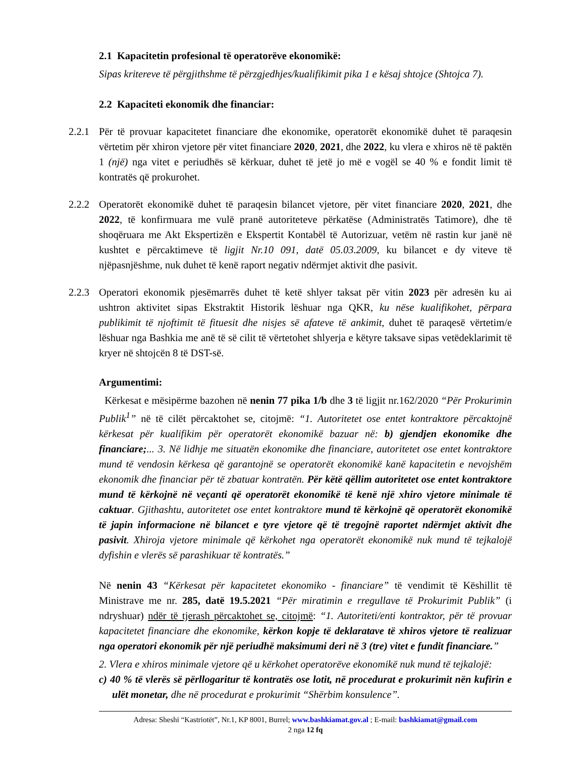2.1 Kapacitetin profesional të operatorëve ekonomikë:
Sipas kritereve të përgjithshme të përzgjedhjes/kualifikimit pika 1 e kësaj shtojce (Shtojca 7).
2.2 Kapaciteti ekonomik dhe financiar:
2.2.1
Për të provuar kapacitetet financiare dhe ekonomike, operatorët ekonomikë duhet të paraqesin vërtetim për xhiron vjetore për vitet financiare 2020, 2021, dhe 2022, ku vlera e xhiros në të paktën 1 (një) nga vitet e periudhës së kërkuar, duhet të jetë jo më e vogël se 40 % e fondit limit të kontratës që prokurohet.
2.2.2
Operatorët ekonomikë duhet të paraqesin bilancet vjetore, për vitet financiare 2020, 2021, dhe 2022, të konfirmuara me vulë pranë autoriteteve përkatëse (Administratës Tatimore), dhe të shoqëruara me Akt Ekspertizën e Ekspertit Kontabël të Autorizuar, vetëm në rastin kur janë në kushtet e përcaktimeve të ligjit Nr.10 091, datë 05.03.2009, ku bilancet e dy viteve të njëpasnjëshme, nuk duhet të kenë raport negativ ndërmjet aktivit dhe pasivit.
2.2.3
Operatori ekonomik pjesëmarrës duhet të ketë shlyer taksat për vitin 2023 për adresën ku ai ushtron aktivitet sipas Ekstraktit Historik lëshuar nga QKR, ku nëse kualifikohet, përpara publikimit të njoftimit të fituesit dhe nisjes së afateve të ankimit, duhet të paraqesë vërtetim/e lëshuar nga Bashkia me anë të së cilit të vërtetohet shlyerja e këtyre taksave sipas vetëdeklarimit të kryer në shtojcën 8 të DST-së.
Argumentimi:
Kërkesat e mësipërme bazohen në nenin 77 pika 1/b dhe 3 të ligjit nr.162/2020 “Për Prokurimin Publik<sup>1</sup>” në të cilët përcaktohet se, citojmë: “1. Autoritetet ose entet kontraktore përcaktojnë kërkesat për kualifikim për operatorët ekonomikë bazuar në: b) gjendjen ekonomike dhe financiare;... 3. Në lidhje me situatën ekonomike dhe financiare, autoritetet ose entet kontraktore mund të vendosin kërkesa që garantojnë se operatorët ekonomikë kanë kapacitetin e nevojshëm ekonomik dhe financiar për të zbatuar kontratën. Për këtë qëllim autoritetet ose entet kontraktore mund të kërkojnë në veçanti që operatorët ekonomikë të kenë një xhiro vjetore minimale të caktuar. Gjithashtu, autoritetet ose entet kontraktore mund të kërkojnë që operatorët ekonomikë të japin informacione në bilancet e tyre vjetore që të tregojnë raportet ndërmjet aktivit dhe pasivit. Xhiroja vjetore minimale që kërkohet nga operatorët ekonomikë nuk mund të tejkalojë dyfishin e vlerës së parashikuar të kontratës.”
Në nenin 43 “Kërkesat për kapacitetet ekonomiko - financiare” të vendimit të Këshillit të Ministrave me nr. 285, datë 19.5.2021 “Për miratimin e rregullave të Prokurimit Publik” (i ndryshuar) ndër të tjerash përcaktohet se, citojmë: “1. Autoriteti/enti kontraktor, për të provuar kapacitetet financiare dhe ekonomike, kërkon kopje të deklaratave të xhiros vjetore të realizuar nga operatori ekonomik për një periudhë maksimumi deri në 3 (tre) vitet e fundit financiare.”
2. Vlera e xhiros minimale vjetore që u kërkohet operatorëve ekonomikë nuk mund të tejkalojë:
c) 40 % të vlerës së përllogaritur të kontratës ose lotit, në procedurat e prokurimit nën kufirin e ulët monetar, dhe në procedurat e prokurimit “Shërbim konsulence”.
Adresa: Sheshi “Kastriotët”, Nr.1, KP 8001, Burrel; www.bashkiamat.gov.al ; E-mail: bashkiamat@gmail.com
2 nga 12 fq